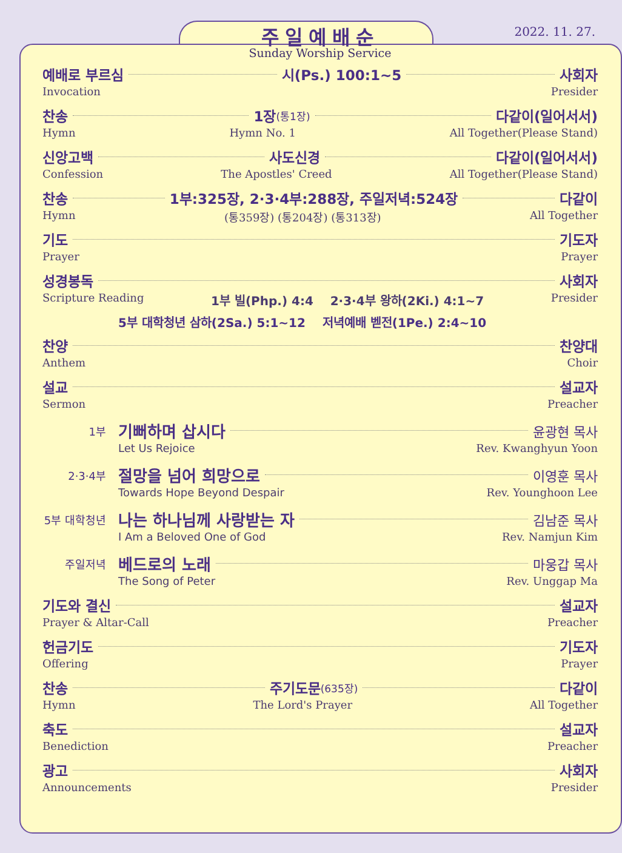2022. 11. 27.
주일예배순
Sunday Worship Service
예배로 부르심 시(Ps.) 100:1~5 사회자
Invocation Presider
찬송 1장 (통1장) 다같이(일어서서)
Hymn Hymn No. 1 All Together(Please Stand)
신앙고백 사도신경 다같이(일어서서)
Confession The Apostles' Creed All Together(Please Stand)
찬송 1부:325장, 2·3·4부:288장, 주일저녁:524장 다같이
Hymn (통359장) (통204장) (통313장) All Together
기도 기도자
Prayer Prayer
성경봉독 사회자
Scripture Reading 1부 빌(Php.) 4:4 2·3·4부 왕하(2Ki.) 4:1~7 Presider
5부 대학청년 삼하(2Sa.) 5:1~12 저녁예배 벧전(1Pe.) 2:4~10
찬양 찬양대
Anthem Choir
설교 설교자
Sermon Preacher
1부 기뻐하며 삽시다 윤광현 목사
Let Us Rejoice Rev. Kwanghyun Yoon
2·3·4부 절망을 넘어 희망으로 이영훈 목사
Towards Hope Beyond Despair Rev. Younghoon Lee
5부 대학청년 나는 하나님께 사랑받는 자 김남준 목사
I Am a Beloved One of God Rev. Namjun Kim
주일저녁 베드로의 노래 마웅갑 목사
The Song of Peter Rev. Unggap Ma
기도와 결신 설교자
Prayer & Altar-Call Preacher
헌금기도 기도자
Offering Prayer
찬송 주기도문 (635장) 다같이
Hymn The Lord's Prayer All Together
축도 설교자
Benediction Preacher
광고 사회자
Announcements Presider